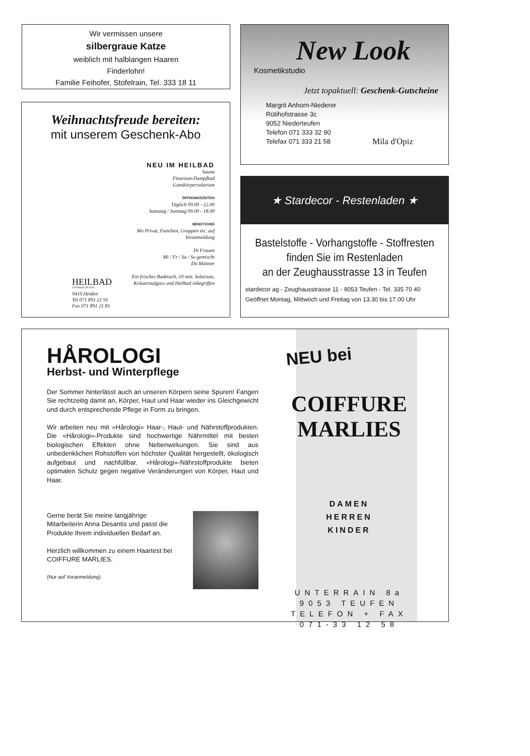Wir vermissen unsere
silbergraue Katze
weiblich mit halblangen Haaren
Finderlohn!
Familie Feihofer, Stofelrain, Tel. 333 18 11
New Look
Kosmetikstudio
Jetzt topaktuell: Geschenk-Gutscheine
Margrit Anhorn-Niederer
Rütihofstrasse 3c
9052 Niederteufen
Telefon 071 333 32 90
Telefax 071 333 21 58
Mila d'Opiz
Weihnachtsfreude bereiten:
mit unserem Geschenk-Abo
NEU IM HEILBAD
Sauna
Finarium-Dampfbad
Ganzkörpersolarium
ÖFFNUNGSZEITEN
Täglich 09.00 - 22.00
Samstag / Sonntag 09.00 - 18.00
BENÜTZUNG
Mo Privat, Familien, Gruppen etc. auf Voranmeldung
Di Frauen
Mi / Fr / Sa / So gemischt
Do Männer
Ein frisches Badetuch, 10 min. Solarium, Kräuteraufguss und Heilbad inbegriffen
HEILBAD
UNTERRECHSTEIN
9410 Heiden
Tel 071 891 21 91
Fax 071 891 21 81
★ Stardecor - Restenladen ★
Bastelstoffe - Vorhangstoffe - Stoffresten
finden Sie im Restenladen
an der Zeughausstrasse 13 in Teufen
stardecor ag - Zeughausstrasse 11 - 9053 Teufen - Tel. 335 70 40
Geöffnet Montag, Mittwoch und Freitag von 13.30 bis 17.00 Uhr
HÅROLOGI
Herbst- und Winterpflege
Der Sommer hinterlässt auch an unseren Körpern seine Spuren! Fangen Sie rechtzeitig damit an, Körper, Haut und Haar wieder ins Gleichgewicht und durch entsprechende Pflege in Form zu bringen.
Wir arbeiten neu mit «Hårologi» Haar-, Haut- und Nährstoffprodukten. Die «Hårologi»-Produkte sind hochwertige Nährmittel mit besten biologischen Effekten ohne Nebenwirkungen. Sie sind aus unbedenklichen Rohstoffen von höchster Qualität hergestellt, ökologisch aufgebaut und nachfüllbar. «Hårologi»-Nährstoffprodukte bieten optimalen Schutz gegen negative Veränderungen von Körper, Haut und Haar.
Gerne berät Sie meine langjährige Mitarbeiterin Anna Desantis und passt die Produkte Ihrem individuellen Bedarf an.
Herzlich willkommen zu einem Haartest bei COIFFURE MARLIES.
(Nur auf Voranmeldung)
NEU bei
COIFFURE
MARLIES
DAMEN
HERREN
KINDER
UNTERRAIN 8a
9053 TEUFEN
TELEFON + FAX
071-33 12 58